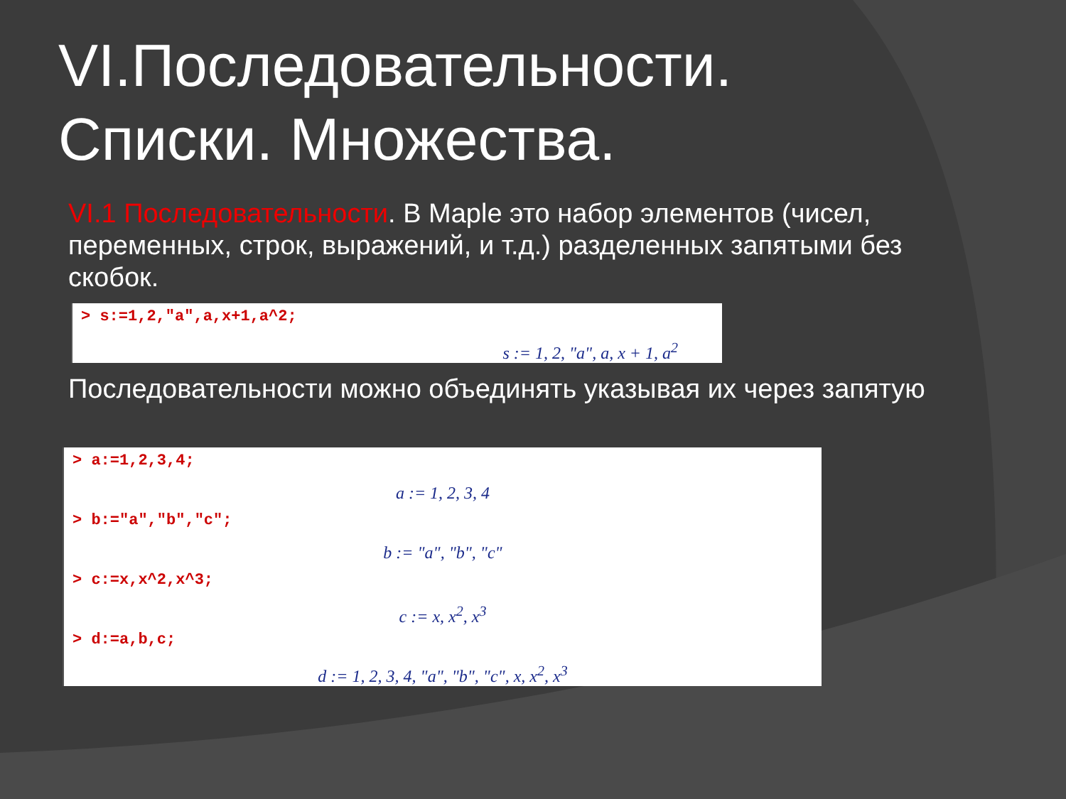VI.Последовательности.
Списки. Множества.
VI.1 Последовательности. В Maple это набор элементов (чисел, переменных, строк, выражений, и т.д.) разделенных запятыми без скобок.
> s:=1,2,"a",a,x+1,a^2;
s := 1, 2, "a", a, x + 1, a<sup>2</sup>
Последовательности можно объединять указывая их через запятую
> a:=1,2,3,4;
a := 1, 2, 3, 4
> b:="a","b","c";
b := "a", "b", "c"
> c:=x,x^2,x^3;
c := x, x<sup>2</sup>, x<sup>3</sup>
> d:=a,b,c;
d := 1, 2, 3, 4, "a", "b", "c", x, x<sup>2</sup>, x<sup>3</sup>